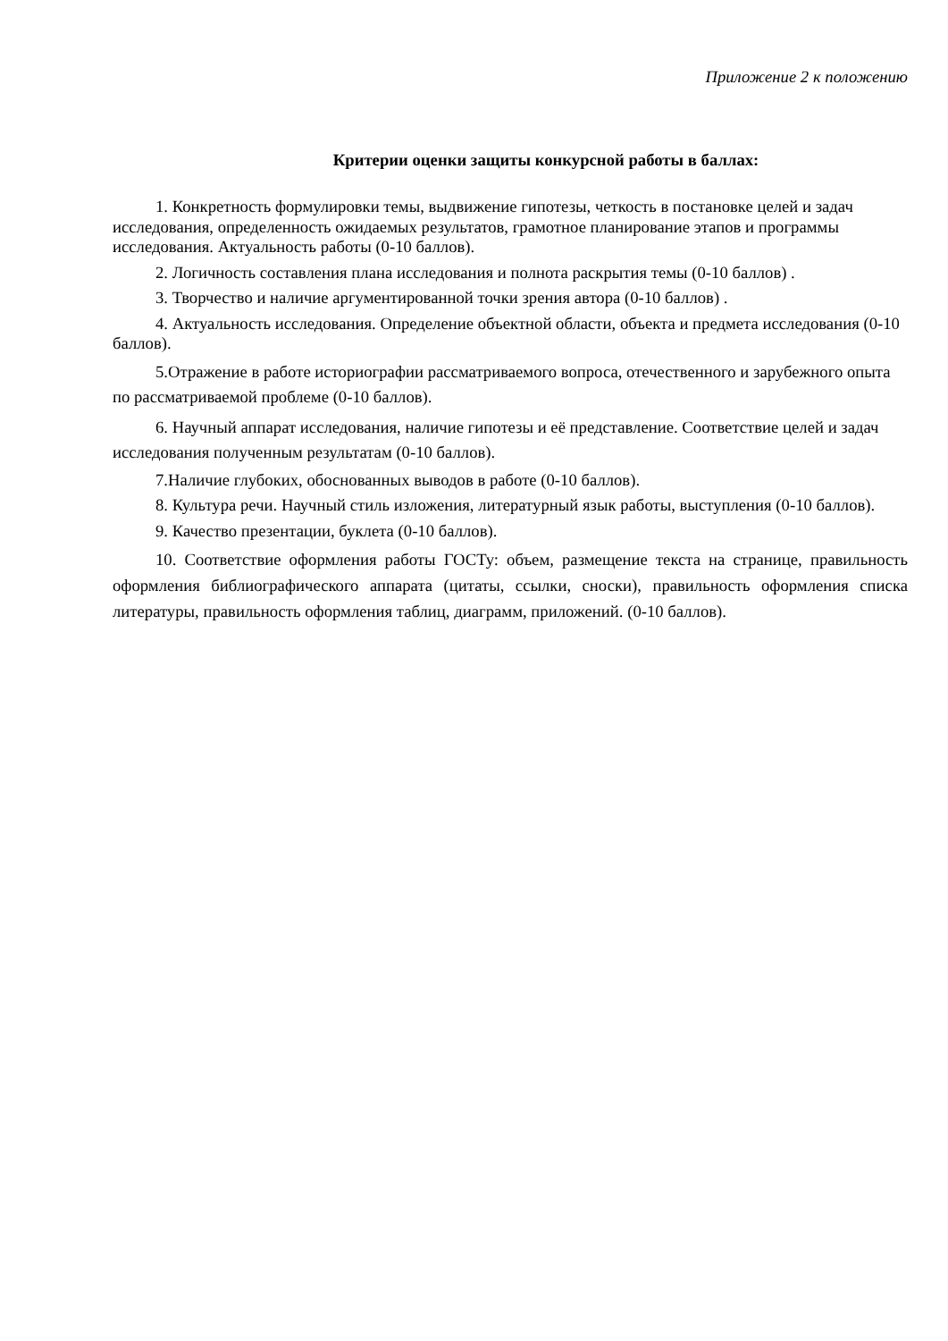Приложение 2 к положению
Критерии оценки защиты конкурсной работы в баллах:
1. Конкретность формулировки темы, выдвижение гипотезы, четкость в постановке целей и задач исследования, определенность ожидаемых результатов, грамотное планирование этапов и программы исследования. Актуальность работы (0-10 баллов).
2. Логичность составления плана исследования и полнота раскрытия темы (0-10 баллов) .
3. Творчество и наличие аргументированной точки зрения автора (0-10 баллов) .
4. Актуальность исследования. Определение объектной области, объекта и предмета исследования (0-10 баллов).
5.Отражение в работе историографии рассматриваемого вопроса, отечественного и зарубежного опыта по рассматриваемой проблеме (0-10 баллов).
6. Научный аппарат исследования, наличие гипотезы и её представление. Соответствие целей и задач исследования полученным результатам (0-10 баллов).
7.Наличие глубоких, обоснованных выводов в работе (0-10 баллов).
8. Культура речи. Научный стиль изложения, литературный язык работы, выступления (0-10 баллов).
9. Качество презентации, буклета (0-10 баллов).
10. Соответствие оформления работы ГОСТу: объем, размещение текста на странице, правильность оформления библиографического аппарата (цитаты, ссылки, сноски), правильность оформления списка литературы, правильность оформления таблиц, диаграмм, приложений. (0-10 баллов).